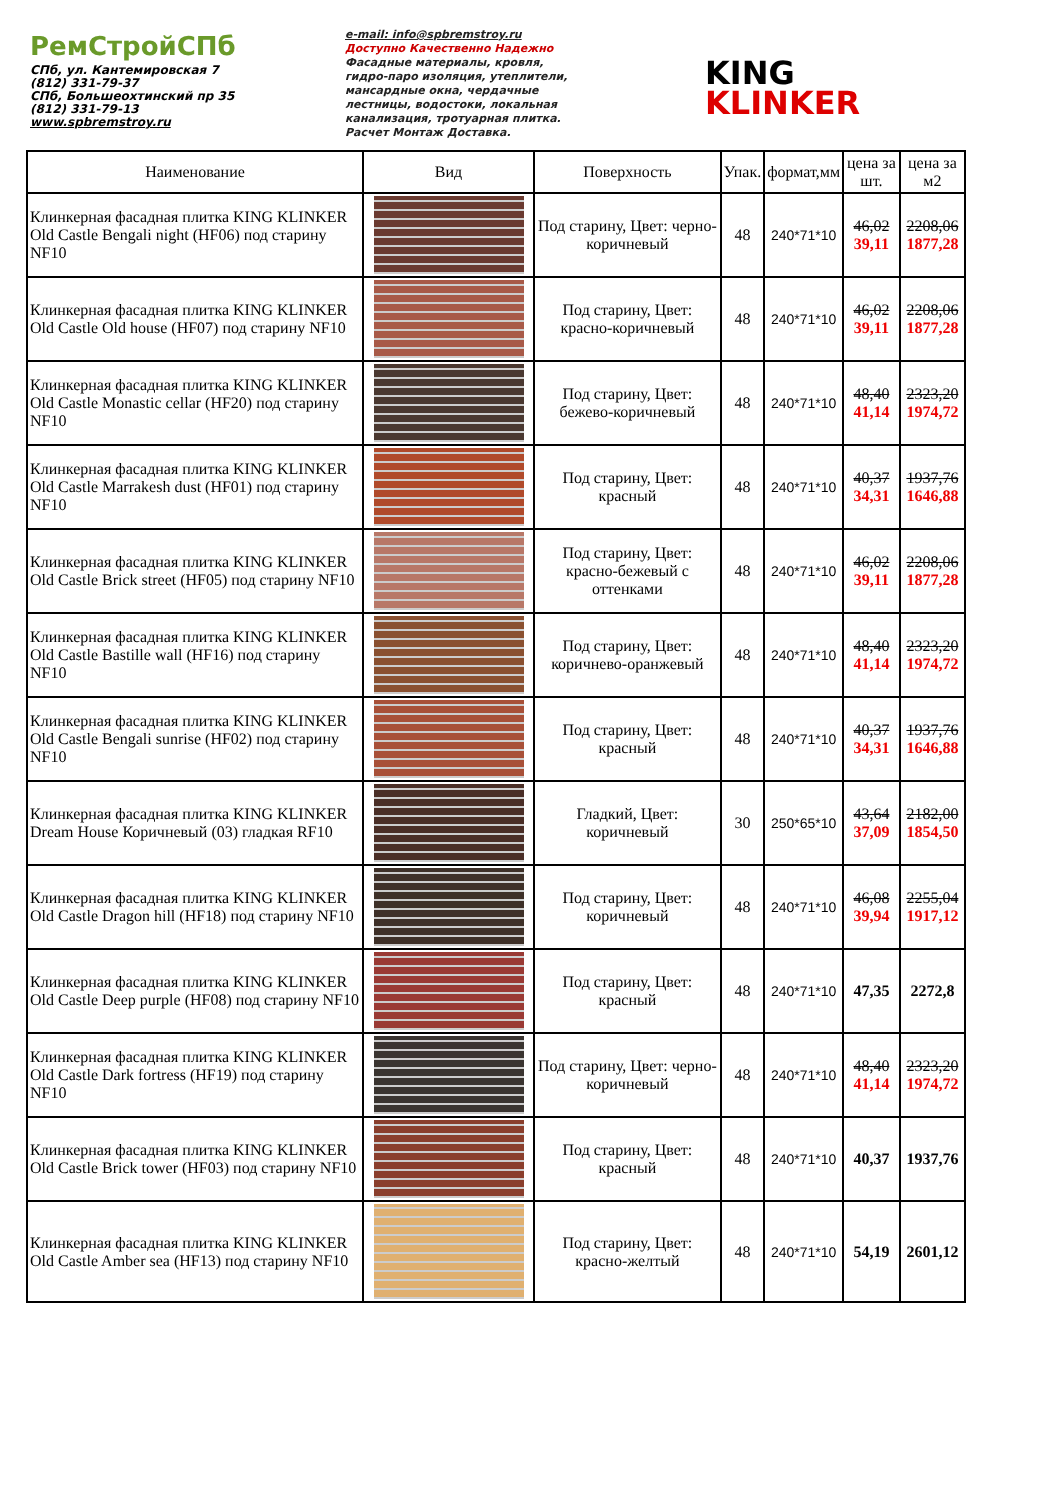РемСтройСПб
СПб, ул. Кантемировская 7
(812) 331-79-37
СПб, Большеохтинский пр 35
(812) 331-79-13
www.spbremstroy.ru
e-mail: info@spbremstroy.ru
Доступно Качественно Надежно
Фасадные материалы, кровля,
гидро-паро изоляция, утеплители,
мансардные окна, чердачные
лестницы, водостоки, локальная
канализация, тротуарная плитка.
Расчет Монтаж Доставка.
KING
KLINKER
| Наименование | Вид | Поверхность | Упак. | формат,мм | цена за шт. | цена за м2 |
| --- | --- | --- | --- | --- | --- | --- |
| Клинкерная фасадная плитка KING KLINKER Old Castle Bengali night (HF06) под старину NF10 | | Под старину, Цвет: черно-коричневый | 48 | 240*71*10 | 46,02 39,11 | 2208,06 1877,28 |
| Клинкерная фасадная плитка KING KLINKER Old Castle Old house (HF07) под старину NF10 | | Под старину, Цвет: красно-коричневый | 48 | 240*71*10 | 46,02 39,11 | 2208,06 1877,28 |
| Клинкерная фасадная плитка KING KLINKER Old Castle Monastic cellar (HF20) под старину NF10 | | Под старину, Цвет: бежево-коричневый | 48 | 240*71*10 | 48,40 41,14 | 2323,20 1974,72 |
| Клинкерная фасадная плитка KING KLINKER Old Castle Marrakesh dust (HF01) под старину NF10 | | Под старину, Цвет: красный | 48 | 240*71*10 | 40,37 34,31 | 1937,76 1646,88 |
| Клинкерная фасадная плитка KING KLINKER Old Castle Brick street (HF05) под старину NF10 | | Под старину, Цвет: красно-бежевый с оттенками | 48 | 240*71*10 | 46,02 39,11 | 2208,06 1877,28 |
| Клинкерная фасадная плитка KING KLINKER Old Castle Bastille wall (HF16) под старину NF10 | | Под старину, Цвет: коричнево-оранжевый | 48 | 240*71*10 | 48,40 41,14 | 2323,20 1974,72 |
| Клинкерная фасадная плитка KING KLINKER Old Castle Bengali sunrise (HF02) под старину NF10 | | Под старину, Цвет: красный | 48 | 240*71*10 | 40,37 34,31 | 1937,76 1646,88 |
| Клинкерная фасадная плитка KING KLINKER Dream House Коричневый (03) гладкая RF10 | | Гладкий, Цвет: коричневый | 30 | 250*65*10 | 43,64 37,09 | 2182,00 1854,50 |
| Клинкерная фасадная плитка KING KLINKER Old Castle Dragon hill (HF18) под старину NF10 | | Под старину, Цвет: коричневый | 48 | 240*71*10 | 46,08 39,94 | 2255,04 1917,12 |
| Клинкерная фасадная плитка KING KLINKER Old Castle Deep purple (HF08) под старину NF10 | | Под старину, Цвет: красный | 48 | 240*71*10 | 47,35 | 2272,8 |
| Клинкерная фасадная плитка KING KLINKER Old Castle Dark fortress (HF19) под старину NF10 | | Под старину, Цвет: черно-коричневый | 48 | 240*71*10 | 48,40 41,14 | 2323,20 1974,72 |
| Клинкерная фасадная плитка KING KLINKER Old Castle Brick tower (HF03) под старину NF10 | | Под старину, Цвет: красный | 48 | 240*71*10 | 40,37 | 1937,76 |
| Клинкерная фасадная плитка KING KLINKER Old Castle Amber sea (HF13) под старину NF10 | | Под старину, Цвет: красно-желтый | 48 | 240*71*10 | 54,19 | 2601,12 |